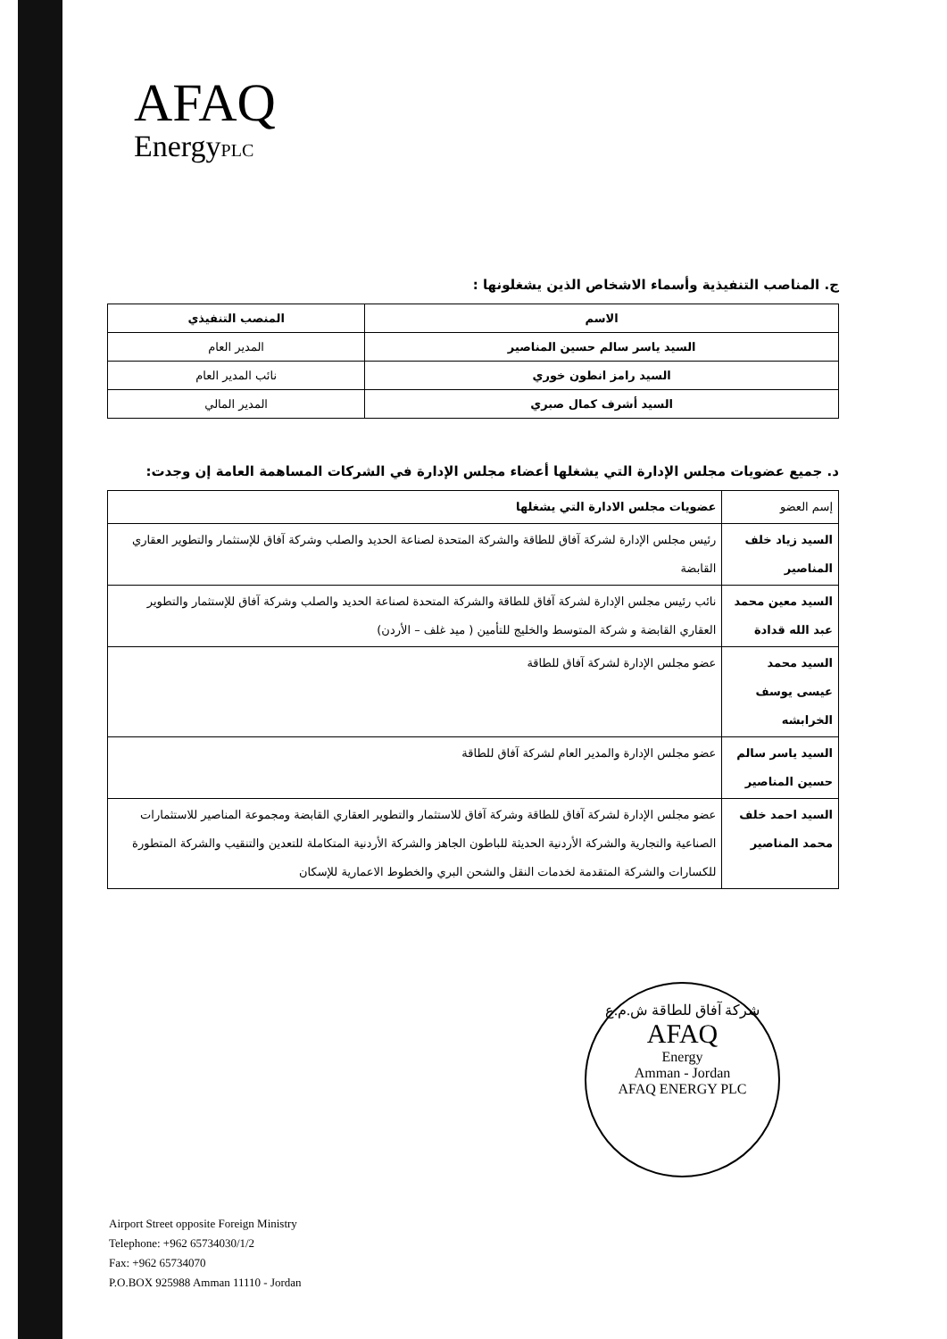AFAQ
EnergyPLC
ج. المناصب التنفيذية وأسماء الاشخاص الذين يشغلونها :
| الاسم | المنصب التنفيذي |
| --- | --- |
| السيد ياسر سالم حسين المناصير | المدير العام |
| السيد رامز انطون خوري | نائب المدير العام |
| السيد أشرف كمال صبري | المدير المالي |
د. جميع عضويات مجلس الإدارة التي يشغلها أعضاء مجلس الإدارة في الشركات المساهمة العامة إن وجدت:
| إسم العضو | عضويات مجلس الادارة التي يشغلها |
| السيد زياد خلف المناصير | رئيس مجلس الإدارة لشركة آفاق للطاقة والشركة المتحدة لصناعة الحديد والصلب وشركة آفاق للإستثمار والتطوير العقاري القابضة |
| السيد معين محمد عبد الله قدادة | نائب رئيس مجلس الإدارة لشركة آفاق للطاقة والشركة المتحدة لصناعة الحديد والصلب وشركة آفاق للإستثمار والتطوير العقاري القابضة و شركة المتوسط والخليج للتأمين ( ميد غلف – الأردن) |
| السيد محمد عيسى يوسف الخرابشه | عضو مجلس الإدارة لشركة آفاق للطاقة |
| السيد ياسر سالم حسين المناصير | عضو مجلس الإدارة والمدير العام لشركة آفاق للطاقة |
| السيد احمد خلف محمد المناصير | عضو مجلس الإدارة لشركة آفاق للطاقة وشركة آفاق للاستثمار والتطوير العقاري القابضة ومجموعة المناصير للاستثمارات الصناعية والتجارية والشركة الأردنية الحديثة للباطون الجاهز والشركة الأردنية المتكاملة للتعدين والتنقيب والشركة المتطورة للكسارات والشركة المتقدمة لخدمات النقل والشحن البري والخطوط الاعمارية للإسكان |
شركة آفاق للطاقة ش.م.ع
AFAQ
Energy
Amman - Jordan
AFAQ ENERGY PLC
Airport Street opposite Foreign Ministry
Telephone: +962 65734030/1/2
Fax: +962 65734070
P.O.BOX 925988 Amman 11110 - Jordan